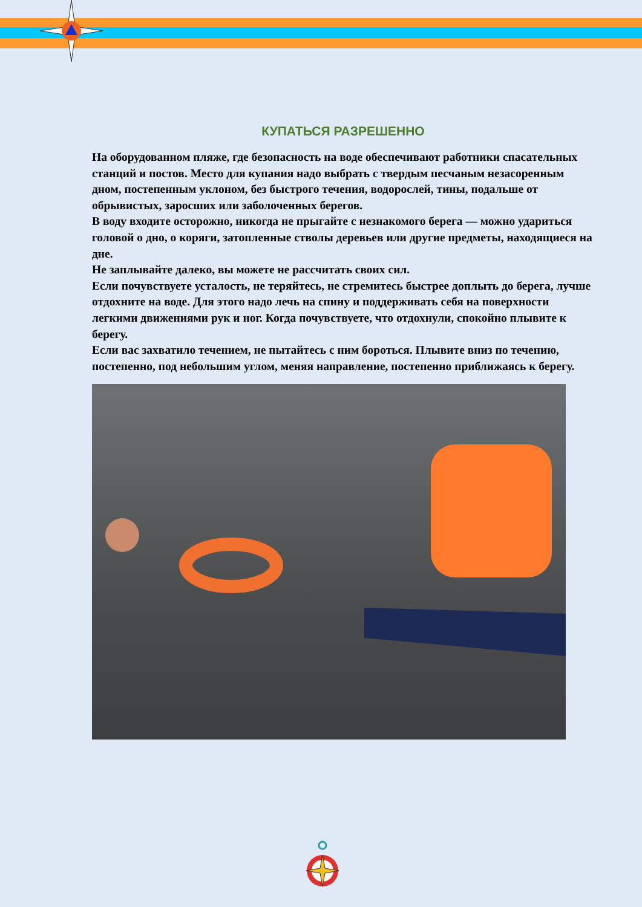КУПАТЬСЯ РАЗРЕШЕННО
На оборудованном пляже, где безопасность на воде обеспечивают работники спасательных станций и постов. Место для купания надо выбрать с твердым песчаным незасоренным дном, постепенным уклоном, без быстрого течения, водорослей, тины, подальше от обрывистых, заросших или заболоченных берегов.
В воду входите осторожно, никогда не прыгайте с незнакомого берега — можно удариться головой о дно, о коряги, затопленные стволы деревьев или другие предметы, находящиеся на дне.
Не заплывайте далеко, вы можете не рассчитать своих сил.
Если почувствуете усталость, не теряйтесь, не стремитесь быстрее доплыть до берега, лучше отдохните на воде. Для этого надо лечь на спину и поддерживать себя на поверхности легкими движениями рук и ног. Когда почувствуете, что отдохнули, спокойно плывите к берегу.
Если вас захватило течением, не пытайтесь с ним бороться. Плывите вниз по течению, постепенно, под небольшим углом, меняя направление, постепенно приближаясь к берегу.